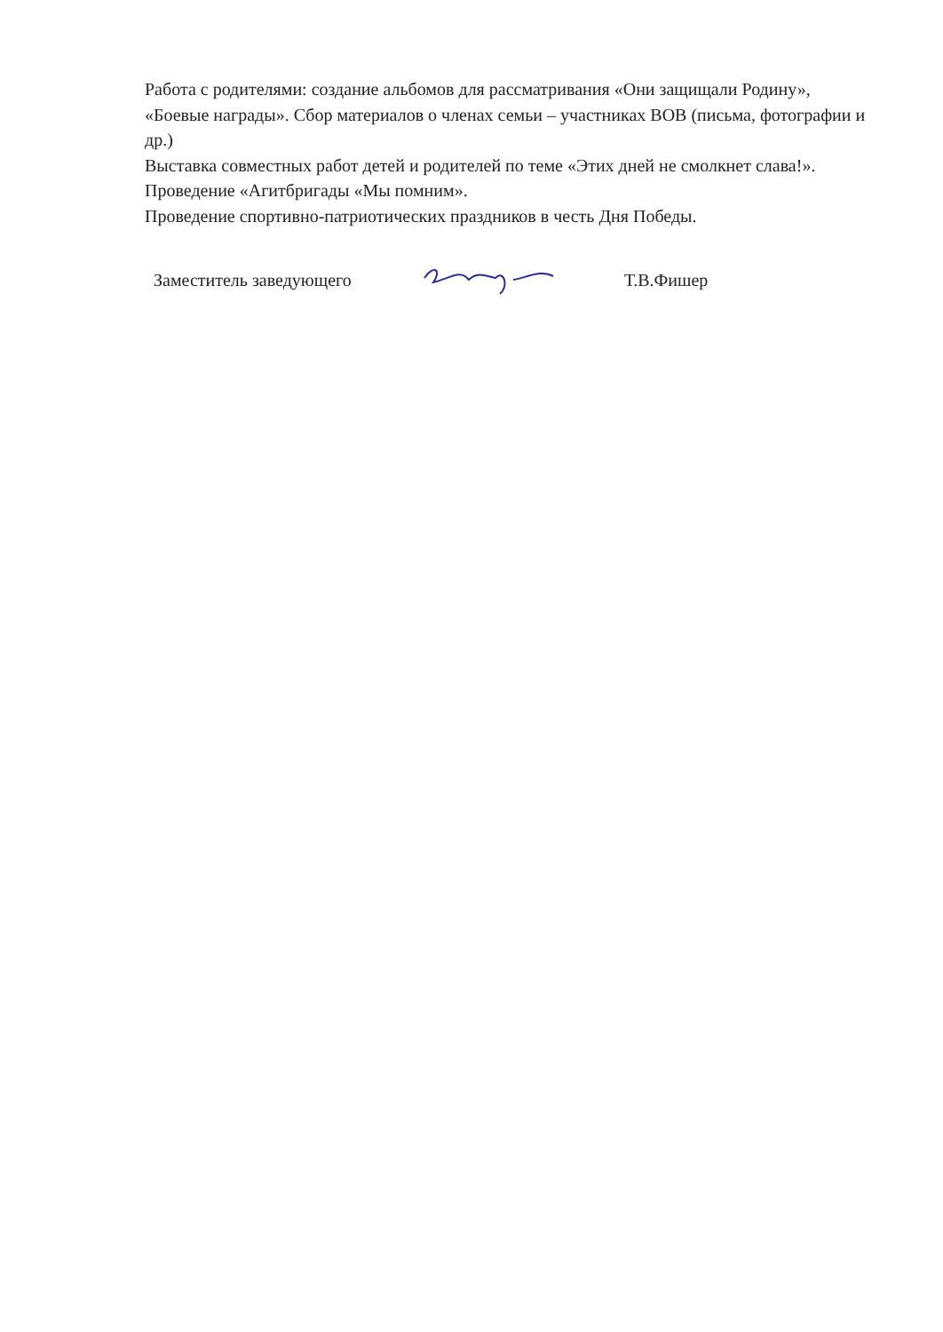Работа с родителями: создание альбомов для рассматривания «Они защищали Родину», «Боевые награды». Сбор материалов о членах семьи – участниках ВОВ (письма, фотографии и др.)
Выставка совместных работ детей и родителей по теме «Этих дней не смолкнет слава!».
Проведение «Агитбригады «Мы помним».
Проведение спортивно-патриотических праздников в честь Дня Победы.
Заместитель заведующего Т.В.Фишер